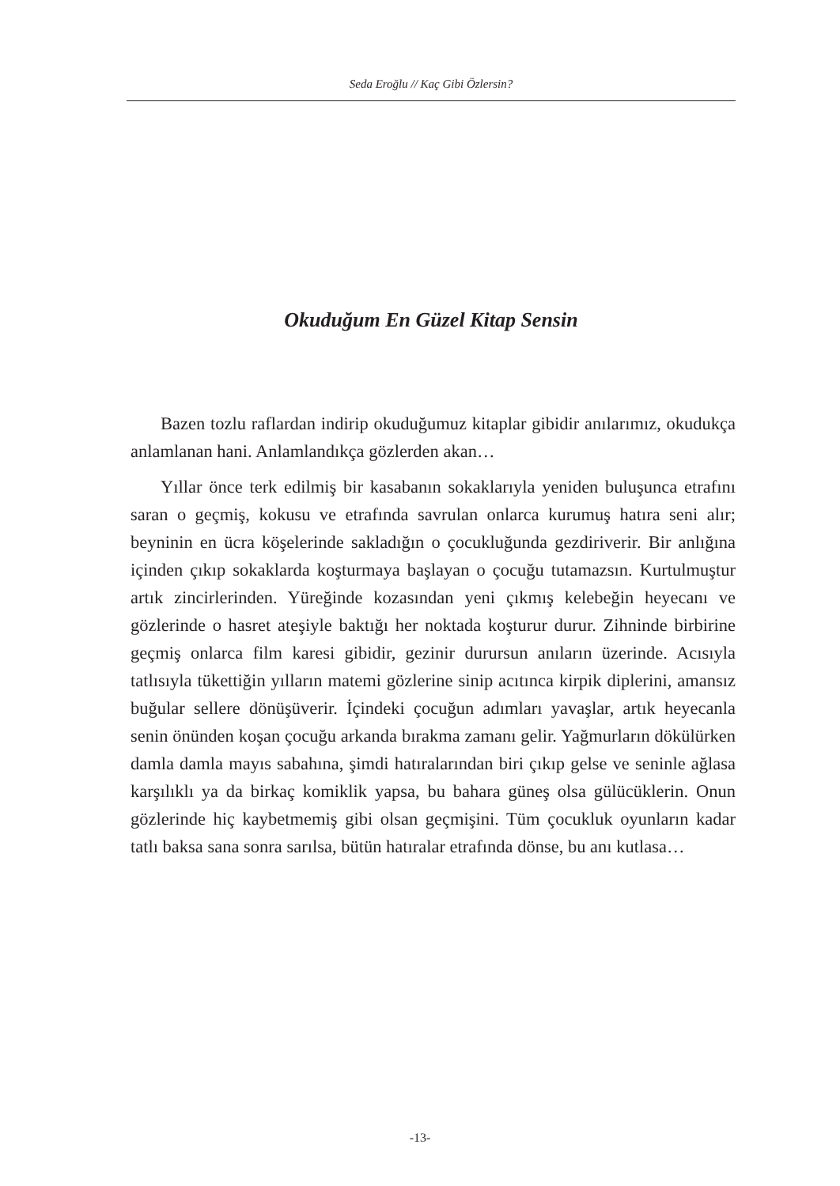Seda Eroğlu // Kaç Gibi Özlersin?
Okuduğum En Güzel Kitap Sensin
Bazen tozlu raflardan indirip okuduğumuz kitaplar gibidir anılarımız, okudukça anlamlanan hani. Anlamlandıkça gözlerden akan…
Yıllar önce terk edilmiş bir kasabanın sokaklarıyla yeniden buluşunca etrafını saran o geçmiş, kokusu ve etrafında savrulan onlarca kurumuş hatıra seni alır; beyninin en ücra köşelerinde sakladığın o çocukluğunda gezdiriverir. Bir anlığına içinden çıkıp sokaklarda koşturmaya başlayan o çocuğu tutamazsın. Kurtulmuştur artık zincirlerinden. Yüreğinde kozasından yeni çıkmış kelebeğin heyecanı ve gözlerinde o hasret ateşiyle baktığı her noktada koşturur durur. Zihninde birbirine geçmiş onlarca film karesi gibidir, gezinir durursun anıların üzerinde. Acısıyla tatlısıyla tükettiğin yılların matemi gözlerine sinip acıtınca kirpik diplerini, amansız buğular sellere dönüşüverir. İçindeki çocuğun adımları yavaşlar, artık heyecanla senin önünden koşan çocuğu arkanda bırakma zamanı gelir. Yağmurların dökülürken damla damla mayıs sabahına, şimdi hatıralarından biri çıkıp gelse ve seninle ağlasa karşılıklı ya da birkaç komiklik yapsa, bu bahara güneş olsa gülücüklerin. Onun gözlerinde hiç kaybetmemiş gibi olsan geçmişini. Tüm çocukluk oyunların kadar tatlı baksa sana sonra sarılsa, bütün hatıralar etrafında dönse, bu anı kutlasa…
-13-